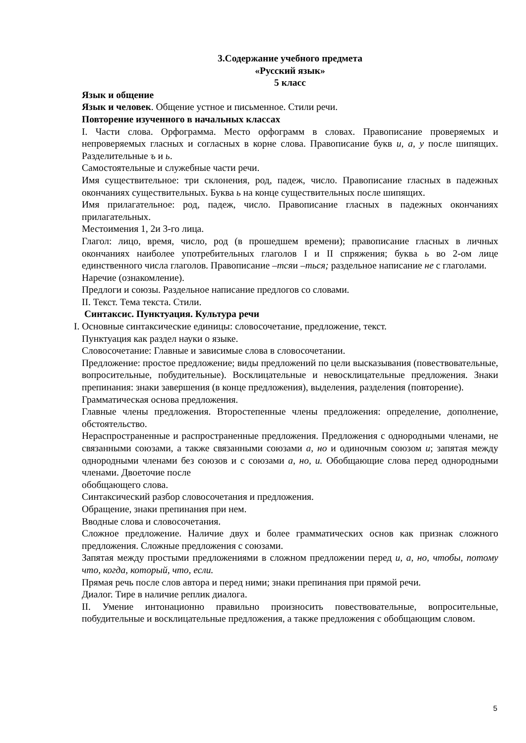3.Содержание учебного предмета
«Русский язык»
5 класс
Язык и общение
Язык и человек. Общение устное и письменное. Стили речи.
Повторение изученного в начальных классах
I. Части слова. Орфограмма. Место орфограмм в словах. Правописание проверяемых и непроверяемых гласных и согласных в корне слова. Правописание букв и, а, у после шипящих. Разделительные ъ и ь.
Самостоятельные и служебные части речи.
Имя существительное: три склонения, род, падеж, число. Правописание гласных в падежных окончаниях существительных. Буква ь на конце существительных после шипящих.
Имя прилагательное: род, падеж, число. Правописание гласных в падежных окончаниях прилагательных.
Местоимения 1, 2и 3-го лица.
Глагол: лицо, время, число, род (в прошедшем времени); правописание гласных в личных окончаниях наиболее употребительных глаголов I и II спряжения; буква ь во 2-ом лице единственного числа глаголов. Правописание –тсяи –ться; раздельное написание не с глаголами.
Наречие (ознакомление).
Предлоги и союзы. Раздельное написание предлогов со словами.
II. Текст. Тема текста. Стили.
Синтаксис. Пунктуация. Культура речи
I. Основные синтаксические единицы: словосочетание, предложение, текст.
Пунктуация как раздел науки о языке.
Словосочетание: Главные и зависимые слова в словосочетании.
Предложение: простое предложение; виды предложений по цели высказывания (повествовательные, вопросительные, побудительные). Восклицательные и невосклицательные предложения. Знаки препинания: знаки завершения (в конце предложения), выделения, разделения (повторение).
Грамматическая основа предложения.
Главные члены предложения. Второстепенные члены предложения: определение, дополнение, обстоятельство.
Нераспространенные и распространенные предложения. Предложения с однородными членами, не связанными союзами, а также связанными союзами а, но и одиночным союзом и; запятая между однородными членами без союзов и с союзами а, но, и. Обобщающие слова перед однородными членами. Двоеточие после
обобщающего слова.
Синтаксический разбор словосочетания и предложения.
Обращение, знаки препинания при нем.
Вводные слова и словосочетания.
Сложное предложение. Наличие двух и более грамматических основ как признак сложного предложения. Сложные предложения с союзами.
Запятая между простыми предложениями в сложном предложении перед и, а, но, чтобы, потому что, когда, который, что, если.
Прямая речь после слов автора и перед ними; знаки препинания при прямой речи.
Диалог. Тире в наличие реплик диалога.
II. Умение интонационно правильно произносить повествовательные, вопросительные, побудительные и восклицательные предложения, а также предложения с обобщающим словом.
5